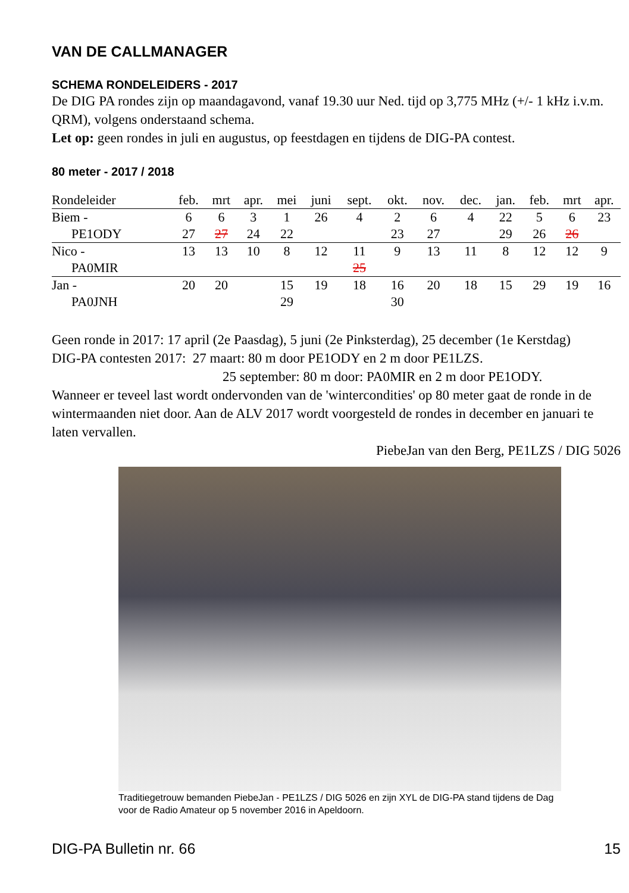VAN DE CALLMANAGER
SCHEMA RONDELEIDERS - 2017
De DIG PA rondes zijn op maandagavond, vanaf 19.30 uur Ned. tijd op 3,775 MHz (+/- 1 kHz i.v.m. QRM), volgens onderstaand schema.
Let op: geen rondes in juli en augustus, op feestdagen en tijdens de DIG-PA contest.
80 meter - 2017 / 2018
| Rondeleider | feb. | mrt | apr. | mei | juni | sept. | okt. | nov. | dec. | jan. | feb. | mrt | apr. |
| --- | --- | --- | --- | --- | --- | --- | --- | --- | --- | --- | --- | --- | --- |
| Biem - | 6 | 6 | 3 | 1 | 26 | 4 | 2 | 6 | 4 | 22 | 5 | 6 | 23 |
| PE1ODY | 27 | 27 | 24 | 22 | | | 23 | 27 | | 29 | 26 | 26 | |
| Nico - | 13 | 13 | 10 | 8 | 12 | 11 | 9 | 13 | 11 | 8 | 12 | 12 | 9 |
| PA0MIR | | | | | | 25 | | | | | | | |
| Jan - | 20 | 20 | | 15 | 19 | 18 | 16 | 20 | 18 | 15 | 29 | 19 | 16 |
| PA0JNH | | | | 29 | | | 30 | | | | | | |
Geen ronde in 2017: 17 april (2e Paasdag), 5 juni (2e Pinksterdag), 25 december (1e Kerstdag)
DIG-PA contesten 2017: 27 maart: 80 m door PE1ODY en 2 m door PE1LZS.
25 september: 80 m door: PA0MIR en 2 m door PE1ODY.
Wanneer er teveel last wordt ondervonden van de 'wintercondities' op 80 meter gaat de ronde in de wintermaanden niet door. Aan de ALV 2017 wordt voorgesteld de rondes in december en januari te laten vervallen.
PiebeJan van den Berg, PE1LZS / DIG 5026
Traditiegetrouw bemanden PiebeJan - PE1LZS / DIG 5026 en zijn XYL de DIG-PA stand tijdens de Dag voor de Radio Amateur op 5 november 2016 in Apeldoorn.
DIG-PA Bulletin nr. 66 15